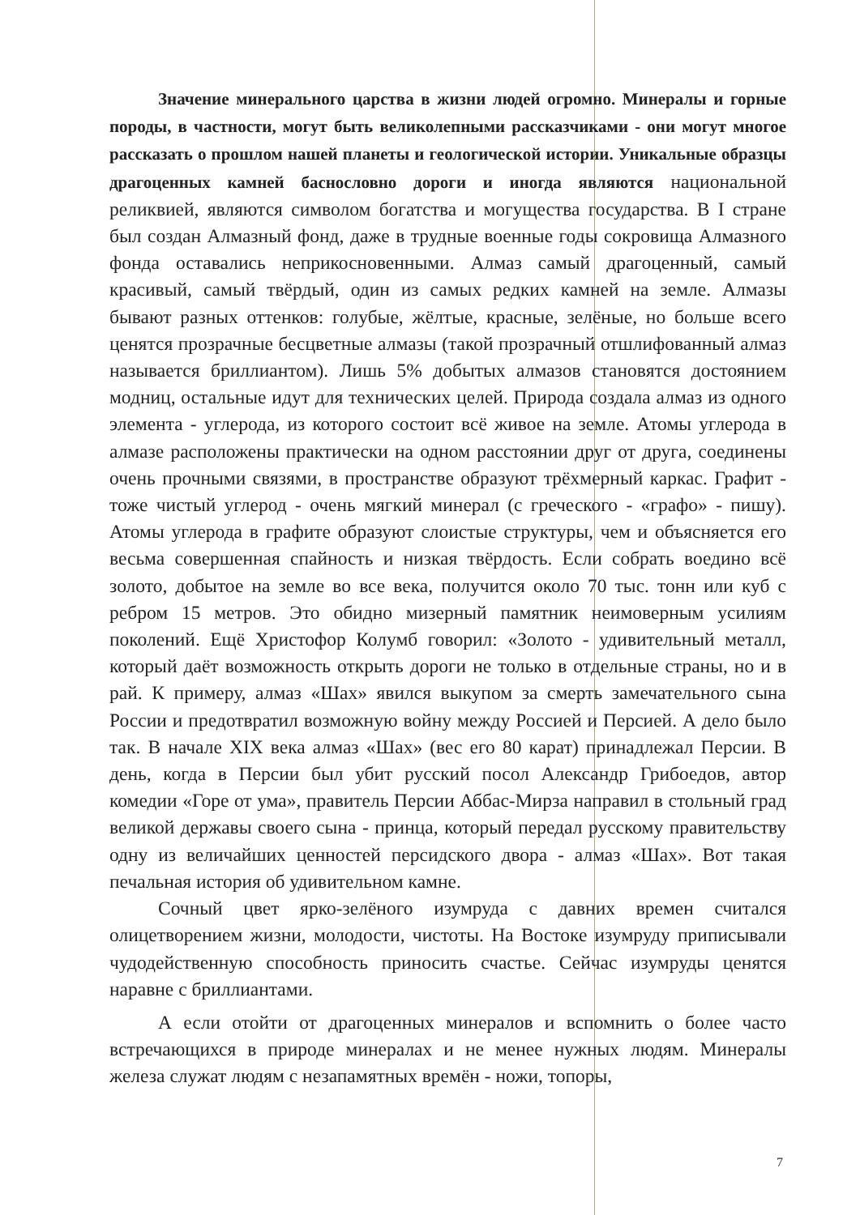Значение минерального царства в жизни людей огромно. Минералы и горные породы, в частности, могут быть великолепными рассказчиками - они могут многое рассказать о прошлом нашей планеты и геологической истории. Уникальные образцы драгоценных камней баснословно дороги и иногда являются национальной реликвией, являются символом богатства и могущества государства. В I стране был создан Алмазный фонд, даже в трудные военные годы сокровища Алмазного фонда оставались неприкосновенными. Алмаз самый драгоценный, самый красивый, самый твёрдый, один из самых редких камней на земле. Алмазы бывают разных оттенков: голубые, жёлтые, красные, зелёные, но больше всего ценятся прозрачные бесцветные алмазы (такой прозрачный отшлифованный алмаз называется бриллиантом). Лишь 5% добытых алмазов становятся достоянием модниц, остальные идут для технических целей. Природа создала алмаз из одного элемента - углерода, из которого состоит всё живое на земле. Атомы углерода в алмазе расположены практически на одном расстоянии друг от друга, соединены очень прочными связями, в пространстве образуют трёхмерный каркас. Графит - тоже чистый углерод - очень мягкий минерал (с греческого - «графо» - пишу). Атомы углерода в графите образуют слоистые структуры, чем и объясняется его весьма совершенная спайность и низкая твёрдость. Если собрать воедино всё золото, добытое на земле во все века, получится около 70 тыс. тонн или куб с ребром 15 метров. Это обидно мизерный памятник неимоверным усилиям поколений. Ещё Христофор Колумб говорил: «Золото - удивительный металл, который даёт возможность открыть дороги не только в отдельные страны, но и в рай. К примеру, алмаз «Шах» явился выкупом за смерть замечательного сына России и предотвратил возможную войну между Россией и Персией. А дело было так. В начале XIX века алмаз «Шах» (вес его 80 карат) принадлежал Персии. В день, когда в Персии был убит русский посол Александр Грибоедов, автор комедии «Горе от ума», правитель Персии Аббас-Мирза направил в стольный град великой державы своего сына - принца, который передал русскому правительству одну из величайших ценностей персидского двора - алмаз «Шах». Вот такая печальная история об удивительном камне.
Сочный цвет ярко-зелёного изумруда с давних времен считался олицетворением жизни, молодости, чистоты. На Востоке изумруду приписывали чудодейственную способность приносить счастье. Сейчас изумруды ценятся наравне с бриллиантами.
А если отойти от драгоценных минералов и вспомнить о более часто встречающихся в природе минералах и не менее нужных людям. Минералы железа служат людям с незапамятных времён - ножи, топоры,
7